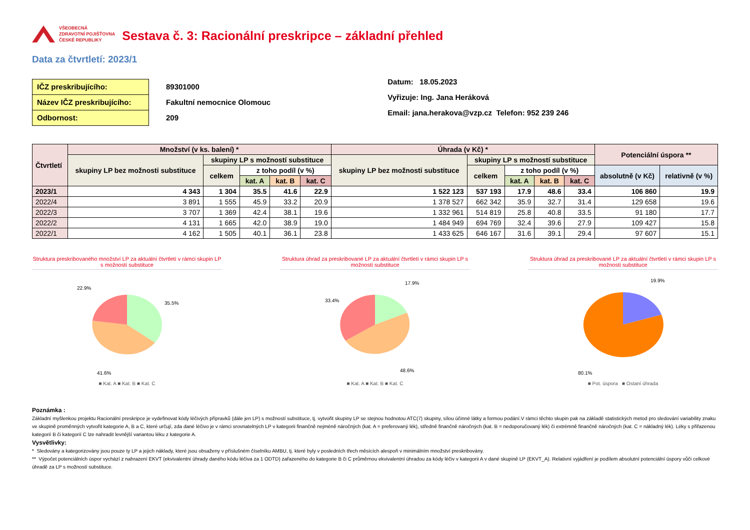VŠEOBECNÁ
ZDRAVOTNÍ POJIŠŤOVNA
ČESKÉ REPUBLIKY
Sestava č. 3: Racionální preskripce – základní přehled
Data za čtvrtletí: 2023/1
IČZ preskribujícího:
Název IČZ preskribujícího:
Odbornost:
89301000
Fakultní nemocnice Olomouc
209
Datum: 18.05.2023
Vyřizuje: Ing. Jana Heráková
Email: jana.herakova@vzp.cz Telefon: 952 239 246
| Čtvrtletí | Množství (v ks. balení) * | | | | | Úhrada (v Kč) * | | | | | Potenciální úspora ** | |
| --- | --- | --- | --- | --- | --- | --- | --- | --- | --- | --- | --- | --- |
| | skupiny LP bez možnosti substituce | skupiny LP s možností substituce | | | | skupiny LP bez možnosti substituce | skupiny LP s možností substituce | | | | | |
| | | celkem | z toho podíl (v %) | | | | celkem | z toho podíl (v %) | | | absolutně (v Kč) | relativně (v %) |
| | | | kat. A | kat. B | kat. C | | | kat. A | kat. B | kat. C | | |
| 2023/1 | 4 343 | 1 304 | 35.5 | 41.6 | 22.9 | 1 522 123 | 537 193 | 17.9 | 48.6 | 33.4 | 106 860 | 19.9 |
| 2022/4 | 3 891 | 1 555 | 45.9 | 33.2 | 20.9 | 1 378 527 | 662 342 | 35.9 | 32.7 | 31.4 | 129 658 | 19.6 |
| 2022/3 | 3 707 | 1 369 | 42.4 | 38.1 | 19.6 | 1 332 961 | 514 819 | 25.8 | 40.8 | 33.5 | 91 180 | 17.7 |
| 2022/2 | 4 131 | 1 665 | 42.0 | 38.9 | 19.0 | 1 484 949 | 694 769 | 32.4 | 39.6 | 27.9 | 109 427 | 15.8 |
| 2022/1 | 4 162 | 1 505 | 40.1 | 36.1 | 23.8 | 1 433 625 | 646 167 | 31.6 | 39.1 | 29.4 | 97 607 | 15.1 |
Struktura preskribovaného množství LP za aktuální čtvrtletí v rámci skupin LP s možností substituce
22.9%
35.5%
41.6%
■ Kat. A ■ Kat. B ■ Kat. C
Struktura úhrad za preskribované LP za aktuální čtvrtletí v rámci skupin LP s možností substituce
17.9%
33.4%
48.6%
■ Kat. A ■ Kat. B ■ Kat. C
Struktura úhrad za preskribované LP za aktuální čtvrtletí v rámci skupin LP s možností substituce
19.9%
80.1%
■ Pot. úspora ■ Ostaní úhrada
Poznámka :
Základní myšlenkou projektu Racionální preskripce je vydefinovat kódy léčivých přípravků (dále jen LP) s možností substituce, tj. vytvořit skupiny LP se stejnou hodnotou ATC(7) skupiny, sílou účinné látky a formou podání.V rámci těchto skupin pak na základě statistických metod pro sledování variability znaku ve skupině proměnných vytvořit kategorie A, B a C, které určují, zda dané léčivo je v rámci srovnatelných LP v kategorii finančně nejméně náročných (kat. A = preferovaný lék), středně finančně náročných (kat. B = nedoporučovaný lék) či extrémně finančně náročných (kat. C = nákladný lék). Léky s přiřazenou kategorií B či kategorií C lze nahradit levnější variantou léku z kategorie A.
Vysvětlivky:
* Sledovány a kategorizovány jsou pouze ty LP a jejich náklady, které jsou obsaženy v příslušném číselníku AMBU, tj. které byly v posledních třech měsících alespoň v minimálním množství preskribovány.
** Výpočet potenciálních úspor vychází z nahrazení EKVT (ekvivalentní úhrady daného kódu léčiva za 1 ODTD) zařazeného do kategorie B či C průměrnou ekvivalentní úhradou za kódy léčiv v kategorii A v dané skupině LP (EKVT_A). Relativní vyjádření je podílem absolutní potenciální úspory vůči celkové úhradě za LP s možností substituce.